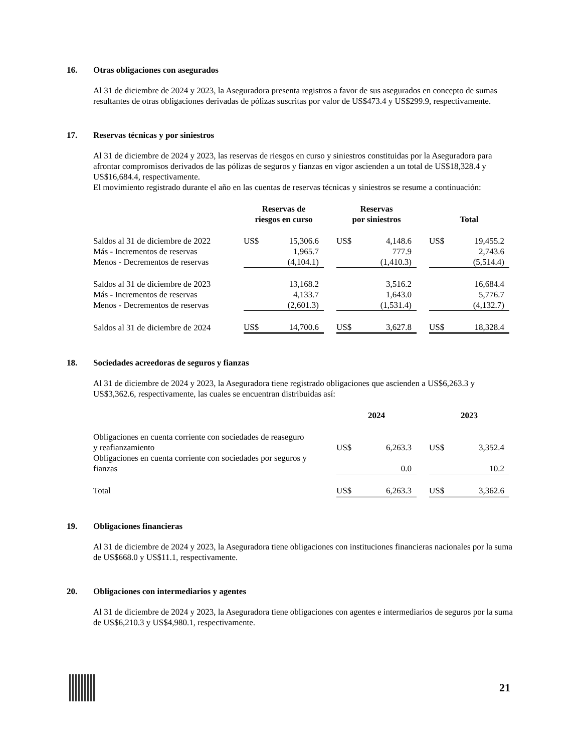16. Otras obligaciones con asegurados
Al 31 de diciembre de 2024 y 2023, la Aseguradora presenta registros a favor de sus asegurados en concepto de sumas resultantes de otras obligaciones derivadas de pólizas suscritas por valor de US$473.4 y US$299.9, respectivamente.
17. Reservas técnicas y por siniestros
Al 31 de diciembre de 2024 y 2023, las reservas de riesgos en curso y siniestros constituidas por la Aseguradora para afrontar compromisos derivados de las pólizas de seguros y fianzas en vigor ascienden a un total de US$18,328.4 y US$16,684.4, respectivamente.
El movimiento registrado durante el año en las cuentas de reservas técnicas y siniestros se resume a continuación:
| | Reservas de riesgos en curso | | | Reservas por siniestros | | | Total | |
| --- | --- | --- | --- | --- | --- | --- | --- | --- |
| Saldos al 31 de diciembre de 2022 | US$ | 15,306.6 | | US$ | 4,148.6 | | US$ | 19,455.2 |
| Más - Incrementos de reservas | | 1,965.7 | | | 777.9 | | | 2,743.6 |
| Menos - Decrementos de reservas | | (4,104.1) | | | (1,410.3) | | | (5,514.4) |
| Saldos al 31 de diciembre de 2023 | | 13,168.2 | | | 3,516.2 | | | 16,684.4 |
| Más - Incrementos de reservas | | 4,133.7 | | | 1,643.0 | | | 5,776.7 |
| Menos - Decrementos de reservas | | (2,601.3) | | | (1,531.4) | | | (4,132.7) |
| Saldos al 31 de diciembre de 2024 | US$ | 14,700.6 | | US$ | 3,627.8 | | US$ | 18,328.4 |
18. Sociedades acreedoras de seguros y fianzas
Al 31 de diciembre de 2024 y 2023, la Aseguradora tiene registrado obligaciones que ascienden a US$6,263.3 y US$3,362.6, respectivamente, las cuales se encuentran distribuidas así:
| | 2024 | | | 2023 | |
| --- | --- | --- | --- | --- | --- |
| Obligaciones en cuenta corriente con sociedades de reaseguro y reafianzamiento | US$ | 6,263.3 | | US$ | 3,352.4 |
| Obligaciones en cuenta corriente con sociedades por seguros y fianzas | | 0.0 | | | 10.2 |
| Total | US$ | 6,263.3 | | US$ | 3,362.6 |
19. Obligaciones financieras
Al 31 de diciembre de 2024 y 2023, la Aseguradora tiene obligaciones con instituciones financieras nacionales por la suma de US$668.0 y US$11.1, respectivamente.
20. Obligaciones con intermediarios y agentes
Al 31 de diciembre de 2024 y 2023, la Aseguradora tiene obligaciones con agentes e intermediarios de seguros por la suma de US$6,210.3 y US$4,980.1, respectivamente.
21